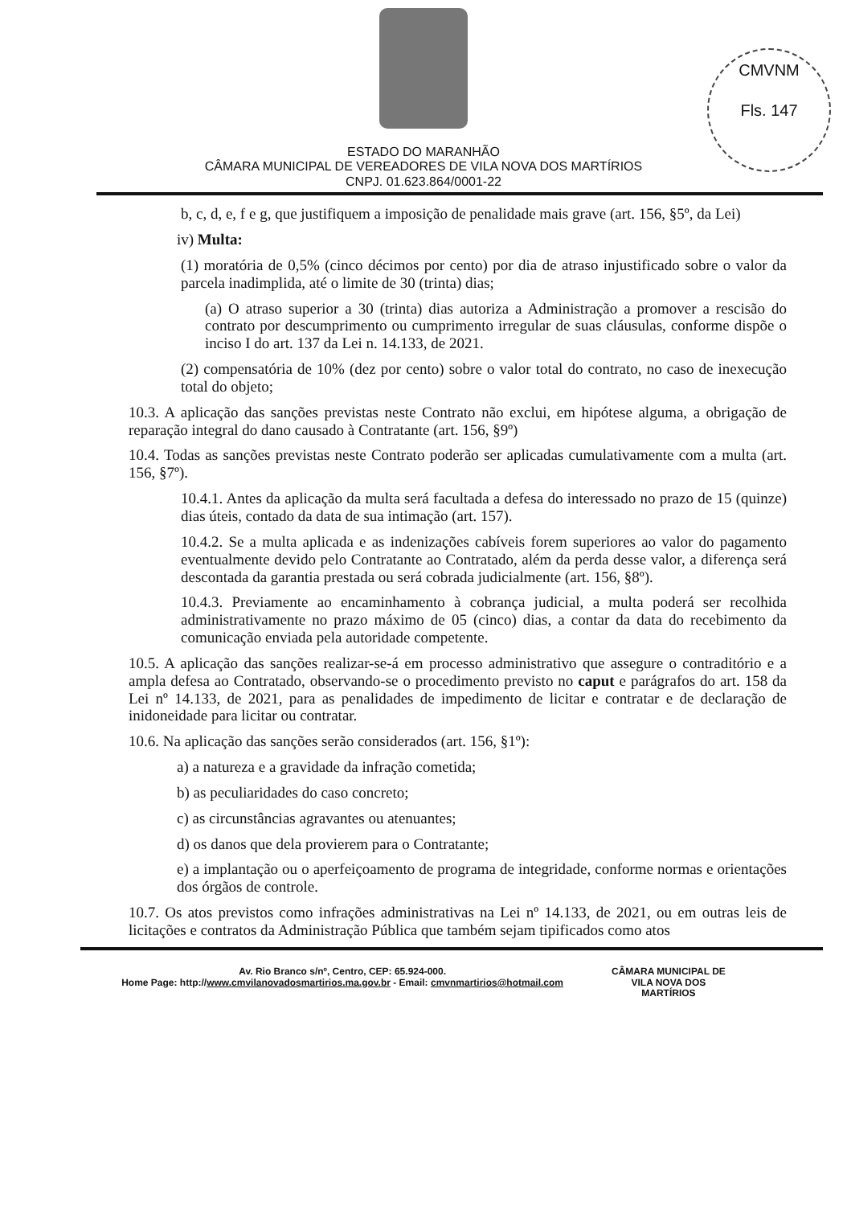CMVNM
Fls. 147
ESTADO DO MARANHÃO
CÂMARA MUNICIPAL DE VEREADORES DE VILA NOVA DOS MARTÍRIOS
CNPJ. 01.623.864/0001-22
b, c, d, e, f e g, que justifiquem a imposição de penalidade mais grave (art. 156, §5º, da Lei)
iv) Multa:
(1) moratória de 0,5% (cinco décimos por cento) por dia de atraso injustificado sobre o valor da parcela inadimplida, até o limite de 30 (trinta) dias;
(a) O atraso superior a 30 (trinta) dias autoriza a Administração a promover a rescisão do contrato por descumprimento ou cumprimento irregular de suas cláusulas, conforme dispõe o inciso I do art. 137 da Lei n. 14.133, de 2021.
(2) compensatória de 10% (dez por cento) sobre o valor total do contrato, no caso de inexecução total do objeto;
10.3. A aplicação das sanções previstas neste Contrato não exclui, em hipótese alguma, a obrigação de reparação integral do dano causado à Contratante (art. 156, §9º)
10.4. Todas as sanções previstas neste Contrato poderão ser aplicadas cumulativamente com a multa (art. 156, §7º).
10.4.1. Antes da aplicação da multa será facultada a defesa do interessado no prazo de 15 (quinze) dias úteis, contado da data de sua intimação (art. 157).
10.4.2. Se a multa aplicada e as indenizações cabíveis forem superiores ao valor do pagamento eventualmente devido pelo Contratante ao Contratado, além da perda desse valor, a diferença será descontada da garantia prestada ou será cobrada judicialmente (art. 156, §8º).
10.4.3. Previamente ao encaminhamento à cobrança judicial, a multa poderá ser recolhida administrativamente no prazo máximo de 05 (cinco) dias, a contar da data do recebimento da comunicação enviada pela autoridade competente.
10.5. A aplicação das sanções realizar-se-á em processo administrativo que assegure o contraditório e a ampla defesa ao Contratado, observando-se o procedimento previsto no caput e parágrafos do art. 158 da Lei nº 14.133, de 2021, para as penalidades de impedimento de licitar e contratar e de declaração de inidoneidade para licitar ou contratar.
10.6. Na aplicação das sanções serão considerados (art. 156, §1º):
a) a natureza e a gravidade da infração cometida;
b) as peculiaridades do caso concreto;
c) as circunstâncias agravantes ou atenuantes;
d) os danos que dela provierem para o Contratante;
e) a implantação ou o aperfeiçoamento de programa de integridade, conforme normas e orientações dos órgãos de controle.
10.7. Os atos previstos como infrações administrativas na Lei nº 14.133, de 2021, ou em outras leis de licitações e contratos da Administração Pública que também sejam tipificados como atos
Av. Rio Branco s/nº, Centro, CEP: 65.924-000.
Home Page: http://www.cmvilanovadosmartirios.ma.gov.br - Email: cmvnmartirios@hotmail.com
CÂMARA MUNICIPAL DE
VILA NOVA DOS
MARTÍRIOS